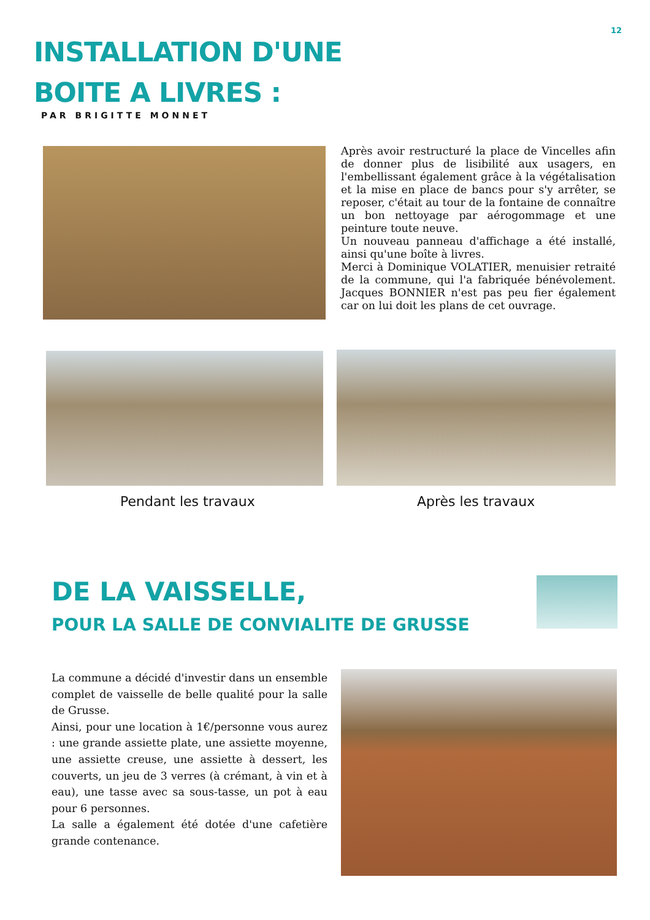12
INSTALLATION D'UNE
BOITE A LIVRES :
PAR BRIGITTE MONNET
Après avoir restructuré la place de Vincelles afin de donner plus de lisibilité aux usagers, en l'embellissant également grâce à la végétalisation et la mise en place de bancs pour s'y arrêter, se reposer, c'était au tour de la fontaine de connaître un bon nettoyage par aérogommage et une peinture toute neuve.
Un nouveau panneau d'affichage a été installé, ainsi qu'une boîte à livres.
Merci à Dominique VOLATIER, menuisier retraité de la commune, qui l'a fabriquée bénévolement. Jacques BONNIER n'est pas peu fier également car on lui doit les plans de cet ouvrage.
Pendant les travaux Après les travaux
DE LA VAISSELLE,
POUR LA SALLE DE CONVIALITE DE GRUSSE
La commune a décidé d'investir dans un ensemble complet de vaisselle de belle qualité pour la salle de Grusse.
Ainsi, pour une location à 1€/personne vous aurez : une grande assiette plate, une assiette moyenne, une assiette creuse, une assiette à dessert, les couverts, un jeu de 3 verres (à crémant, à vin et à eau), une tasse avec sa sous-tasse, un pot à eau pour 6 personnes.
La salle a également été dotée d'une cafetière grande contenance.